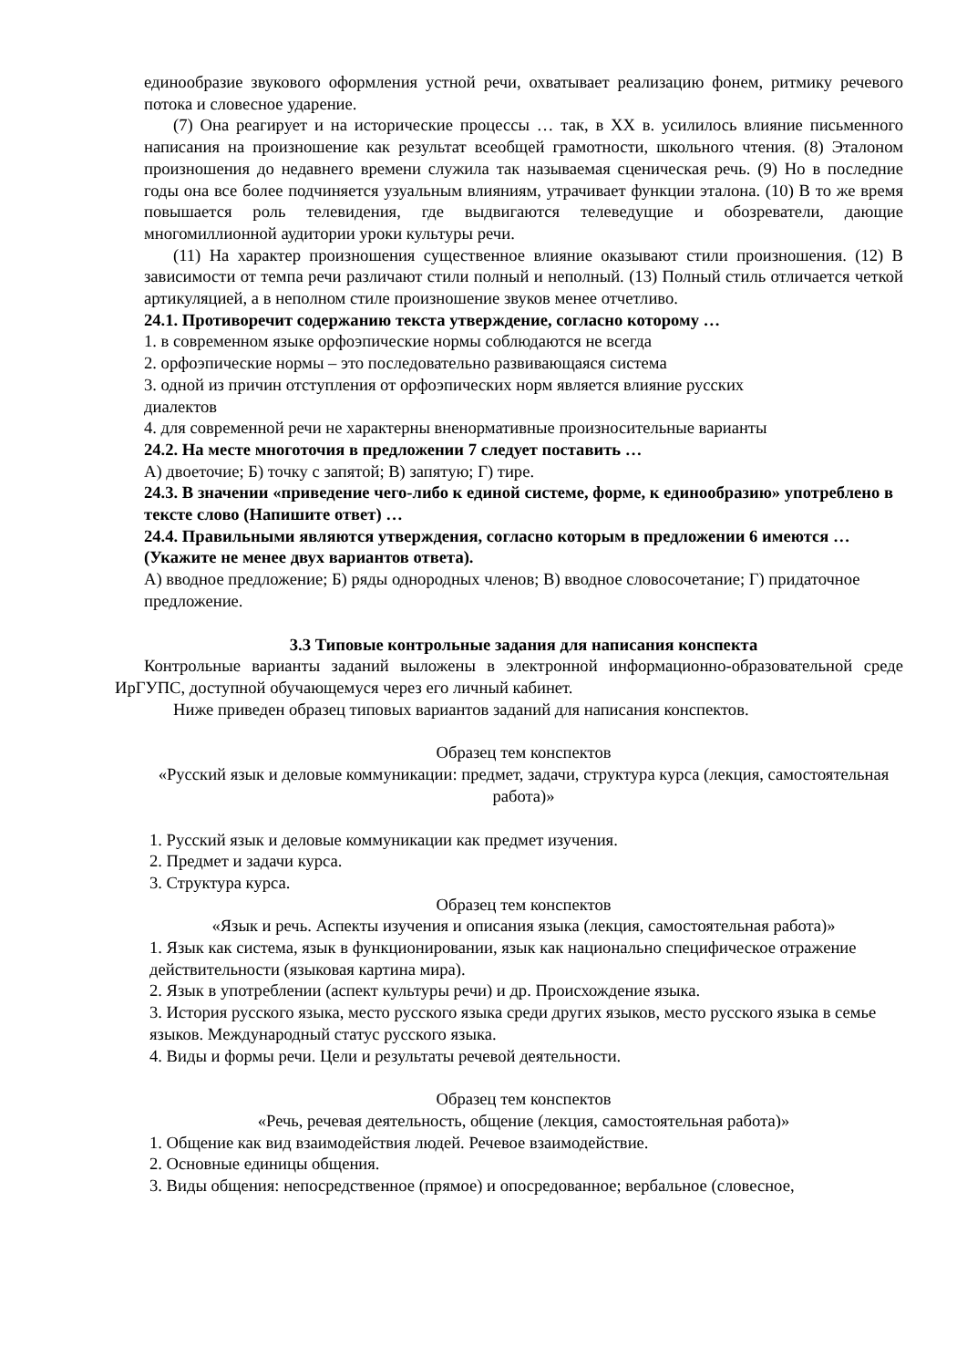единообразие звукового оформления устной речи, охватывает реализацию фонем, ритмику речевого потока и словесное ударение.
(7) Она реагирует и на исторические процессы … так, в XX в. усилилось влияние письменного написания на произношение как результат всеобщей грамотности, школьного чтения. (8) Эталоном произношения до недавнего времени служила так называемая сценическая речь. (9) Но в последние годы она все более подчиняется узуальным влияниям, утрачивает функции эталона. (10) В то же время повышается роль телевидения, где выдвигаются телеведущие и обозреватели, дающие многомиллионной аудитории уроки культуры речи.
(11) На характер произношения существенное влияние оказывают стили произношения. (12) В зависимости от темпа речи различают стили полный и неполный. (13) Полный стиль отличается четкой артикуляцией, а в неполном стиле произношение звуков менее отчетливо.
24.1. Противоречит содержанию текста утверждение, согласно которому …
1. в современном языке орфоэпические нормы соблюдаются не всегда
2. орфоэпические нормы – это последовательно развивающаяся система
3. одной из причин отступления от орфоэпических норм является влияние русских
диалектов
4. для современной речи не характерны вненормативные произносительные варианты
24.2. На месте многоточия в предложении 7 следует поставить …
А) двоеточие; Б) точку с запятой; В) запятую; Г) тире.
24.3. В значении «приведение чего-либо к единой системе, форме, к единообразию» употреблено в тексте слово (Напишите ответ) …
24.4. Правильными являются утверждения, согласно которым в предложении 6 имеются … (Укажите не менее двух вариантов ответа).
А) вводное предложение; Б) ряды однородных членов; В) вводное словосочетание; Г) придаточное предложение.
3.3 Типовые контрольные задания для написания конспекта
Контрольные варианты заданий выложены в электронной информационно-образовательной среде ИрГУПС, доступной обучающемуся через его личный кабинет.
Ниже приведен образец типовых вариантов заданий для написания конспектов.
Образец тем конспектов
«Русский язык и деловые коммуникации: предмет, задачи, структура курса (лекция, самостоятельная работа)»
1. Русский язык и деловые коммуникации как предмет изучения.
2. Предмет и задачи курса.
3. Структура курса.
Образец тем конспектов
«Язык и речь. Аспекты изучения и описания языка (лекция, самостоятельная работа)»
1. Язык как система, язык в функционировании, язык как национально специфическое отражение действительности (языковая картина мира).
2. Язык в употреблении (аспект культуры речи) и др. Происхождение языка.
3. История русского языка, место русского языка среди других языков, место русского языка в семье языков. Международный статус русского языка.
4. Виды и формы речи. Цели и результаты речевой деятельности.
Образец тем конспектов
«Речь, речевая деятельность, общение (лекция, самостоятельная работа)»
1. Общение как вид взаимодействия людей. Речевое взаимодействие.
2. Основные единицы общения.
3. Виды общения: непосредственное (прямое) и опосредованное; вербальное (словесное,